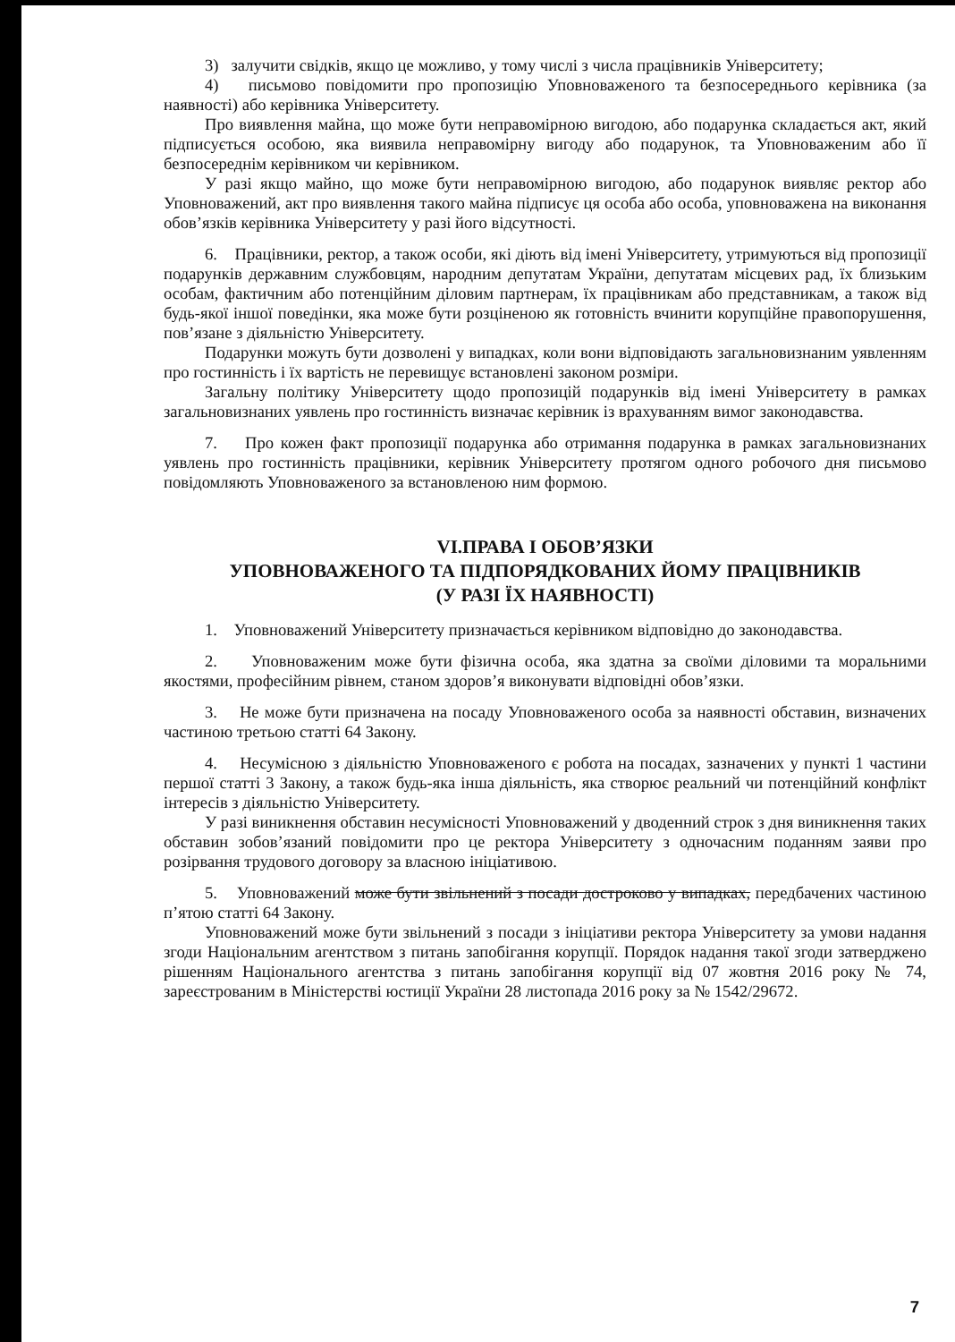3) залучити свідків, якщо це можливо, у тому числі з числа працівників Університету;
4) письмово повідомити про пропозицію Уповноваженого та безпосереднього керівника (за наявності) або керівника Університету.
Про виявлення майна, що може бути неправомірною вигодою, або подарунка складається акт, який підписується особою, яка виявила неправомірну вигоду або подарунок, та Уповноваженим або її безпосереднім керівником чи керівником.
У разі якщо майно, що може бути неправомірною вигодою, або подарунок виявляє ректор або Уповноважений, акт про виявлення такого майна підписує ця особа або особа, уповноважена на виконання обов’язків керівника Університету у разі його відсутності.
6. Працівники, ректор, а також особи, які діють від імені Університету, утримуються від пропозиції подарунків державним службовцям, народним депутатам України, депутатам місцевих рад, їх близьким особам, фактичним або потенційним діловим партнерам, їх працівникам або представникам, а також від будь-якої іншої поведінки, яка може бути розціненою як готовність вчинити корупційне правопорушення, пов’язане з діяльністю Університету.
Подарунки можуть бути дозволені у випадках, коли вони відповідають загальновизнаним уявленням про гостинність і їх вартість не перевищує встановлені законом розміри.
Загальну політику Університету щодо пропозицій подарунків від імені Університету в рамках загальновизнаних уявлень про гостинність визначає керівник із врахуванням вимог законодавства.
7. Про кожен факт пропозиції подарунка або отримання подарунка в рамках загальновизнаних уявлень про гостинність працівники, керівник Університету протягом одного робочого дня письмово повідомляють Уповноваженого за встановленою ним формою.
VI.ПРАВА І ОБОВ’ЯЗКИ
УПОВНОВАЖЕНОГО ТА ПІДПОРЯДКОВАНИХ ЙОМУ ПРАЦІВНИКІВ
(У РАЗІ ЇХ НАЯВНОСТІ)
1. Уповноважений Університету призначається керівником відповідно до законодавства.
2. Уповноваженим може бути фізична особа, яка здатна за своїми діловими та моральними якостями, професійним рівнем, станом здоров’я виконувати відповідні обов’язки.
3. Не може бути призначена на посаду Уповноваженого особа за наявності обставин, визначених частиною третьою статті 64 Закону.
4. Несумісною з діяльністю Уповноваженого є робота на посадах, зазначених у пункті 1 частини першої статті 3 Закону, а також будь-яка інша діяльність, яка створює реальний чи потенційний конфлікт інтересів з діяльністю Університету.
У разі виникнення обставин несумісності Уповноважений у дводенний строк з дня виникнення таких обставин зобов’язаний повідомити про це ректора Університету з одночасним поданням заяви про розірвання трудового договору за власною ініціативою.
5. Уповноважений може бути звільнений з посади достроково у випадках, передбачених частиною п’ятою статті 64 Закону.
Уповноважений може бути звільнений з посади з ініціативи ректора Університету за умови надання згоди Національним агентством з питань запобігання корупції. Порядок надання такої згоди затверджено рішенням Національного агентства з питань запобігання корупції від 07 жовтня 2016 року № 74, зареєстрованим в Міністерстві юстиції України 28 листопада 2016 року за № 1542/29672.
7